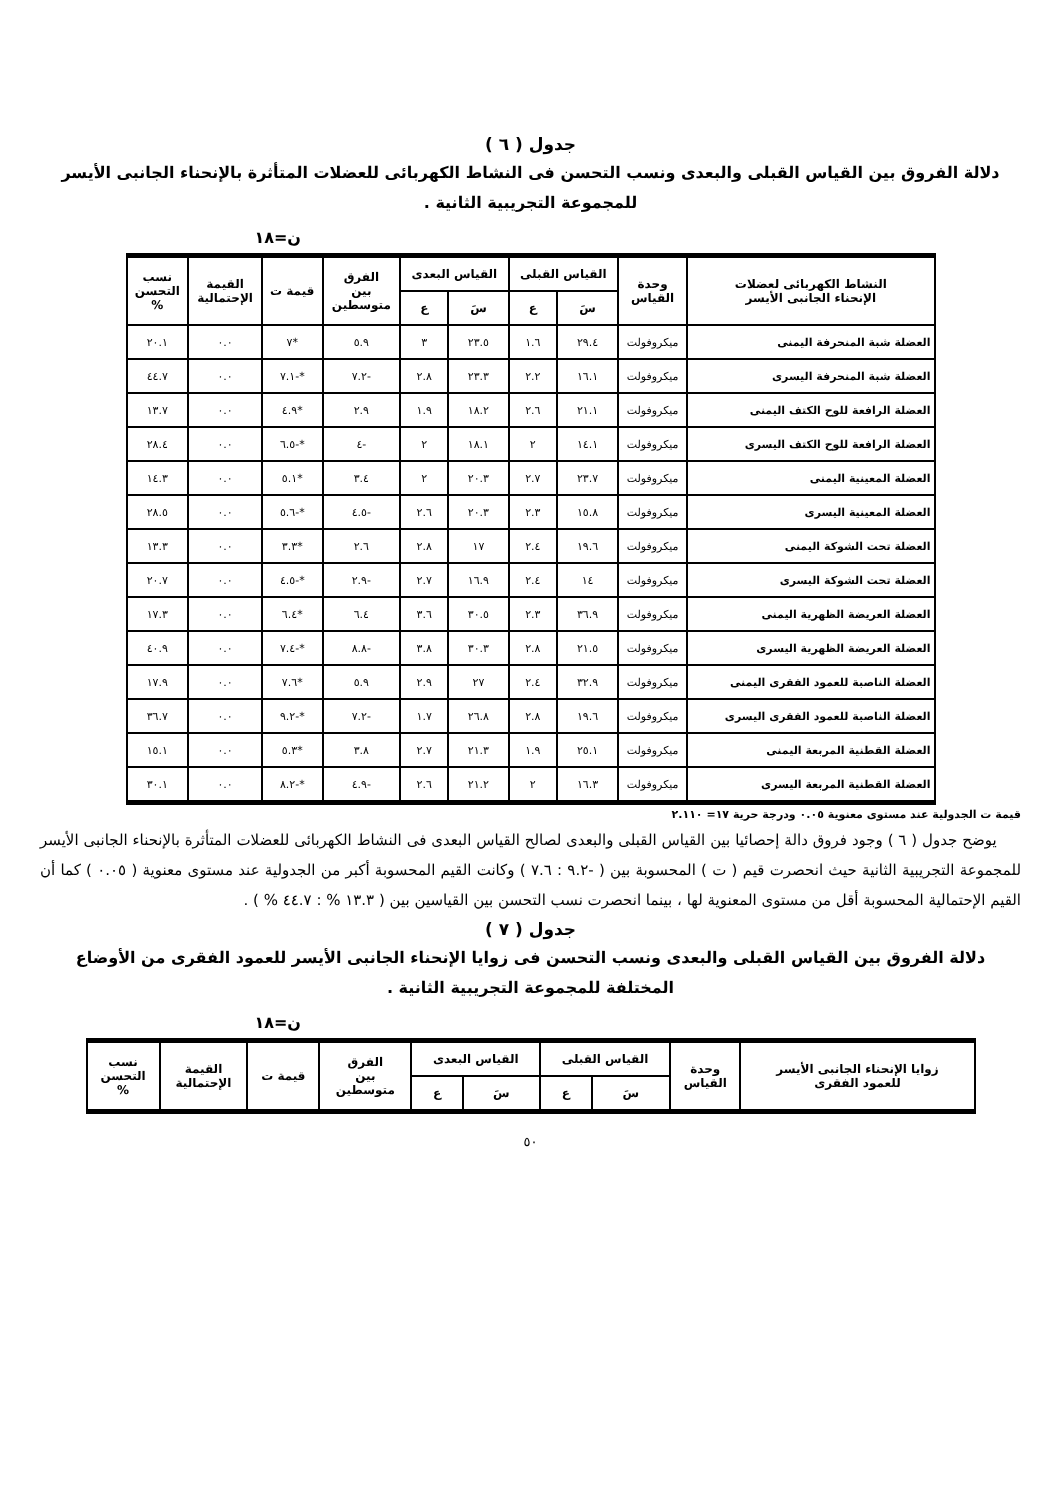جدول ( ٦ )
دلالة الفروق بين القياس القبلى والبعدى ونسب التحسن فى النشاط الكهربائى للعضلات المتأثرة بالإنحناء الجانبى الأيسر للمجموعة التجريبية الثانية .
ن=١٨
| النشاط الكهربائى لعضلات الإنحناء الجانبى الأيسر | وحدة القياس | القياس القبلى | | القياس البعدى | | الفرق بين متوسطين | قيمة ت | القيمة الإحتمالية | نسب التحسن % |
| --- | --- | --- | --- | --- | --- | --- | --- | --- | --- |
| | | سَ | ع | سَ | ع | | | | |
| العضلة شبة المنحرفة اليمنى | ميكروفولت | ٢٩.٤ | ١.٦ | ٢٣.٥ | ٣ | ٥.٩ | *٧ | ٠.٠ | ٢٠.١ |
| العضلة شبة المنحرفة اليسرى | ميكروفولت | ١٦.١ | ٢.٢ | ٢٣.٣ | ٢.٨ | -٧.٢ | *-٧.١ | ٠.٠ | ٤٤.٧ |
| العضلة الرافعة للوح الكتف اليمنى | ميكروفولت | ٢١.١ | ٢.٦ | ١٨.٢ | ١.٩ | ٢.٩ | *٤.٩ | ٠.٠ | ١٣.٧ |
| العضلة الرافعة للوح الكتف اليسرى | ميكروفولت | ١٤.١ | ٢ | ١٨.١ | ٢ | -٤ | *-٦.٥ | ٠.٠ | ٢٨.٤ |
| العضلة المعينية اليمنى | ميكروفولت | ٢٣.٧ | ٢.٧ | ٢٠.٣ | ٢ | ٣.٤ | *٥.١ | ٠.٠ | ١٤.٣ |
| العضلة المعينية اليسرى | ميكروفولت | ١٥.٨ | ٢.٣ | ٢٠.٣ | ٢.٦ | -٤.٥ | *-٥.٦ | ٠.٠ | ٢٨.٥ |
| العضلة تحت الشوكة اليمنى | ميكروفولت | ١٩.٦ | ٢.٤ | ١٧ | ٢.٨ | ٢.٦ | *٣.٣ | ٠.٠ | ١٣.٣ |
| العضلة تحت الشوكة اليسرى | ميكروفولت | ١٤ | ٢.٤ | ١٦.٩ | ٢.٧ | -٢.٩ | *-٤.٥ | ٠.٠ | ٢٠.٧ |
| العضلة العريضة الظهرية اليمنى | ميكروفولت | ٣٦.٩ | ٢.٣ | ٣٠.٥ | ٣.٦ | ٦.٤ | *٦.٤ | ٠.٠ | ١٧.٣ |
| العضلة العريضة الظهرية اليسرى | ميكروفولت | ٢١.٥ | ٢.٨ | ٣٠.٣ | ٣.٨ | -٨.٨ | *-٧.٤ | ٠.٠ | ٤٠.٩ |
| العضلة الناصبة للعمود الفقرى اليمنى | ميكروفولت | ٣٢.٩ | ٢.٤ | ٢٧ | ٢.٩ | ٥.٩ | *٧.٦ | ٠.٠ | ١٧.٩ |
| العضلة الناصبة للعمود الفقرى اليسرى | ميكروفولت | ١٩.٦ | ٢.٨ | ٢٦.٨ | ١.٧ | -٧.٢ | *-٩.٢ | ٠.٠ | ٣٦.٧ |
| العضلة القطنية المربعة اليمنى | ميكروفولت | ٢٥.١ | ١.٩ | ٢١.٣ | ٢.٧ | ٣.٨ | *٥.٣ | ٠.٠ | ١٥.١ |
| العضلة القطنية المربعة اليسرى | ميكروفولت | ١٦.٣ | ٢ | ٢١.٢ | ٢.٦ | -٤.٩ | *-٨.٢ | ٠.٠ | ٣٠.١ |
قيمة ت الجدولية عند مستوى معنوية ٠.٠٥ ودرجة حرية ١٧= ٢.١١٠
يوضح جدول ( ٦ ) وجود فروق دالة إحصائيا بين القياس القبلى والبعدى لصالح القياس البعدى فى النشاط الكهربائى للعضلات المتأثرة بالإنحناء الجانبى الأيسر للمجموعة التجريبية الثانية حيث انحصرت قيم ( ت ) المحسوبة بين ( -٩.٢ : ٧.٦ ) وكانت القيم المحسوبة أكبر من الجدولية عند مستوى معنوية ( ٠.٠٥ ) كما أن القيم الإحتمالية المحسوبة أقل من مستوى المعنوية لها ، بينما انحصرت نسب التحسن بين القياسين بين ( ١٣.٣ % : ٤٤.٧ % ) .
جدول ( ٧ )
دلالة الفروق بين القياس القبلى والبعدى ونسب التحسن فى زوايا الإنحناء الجانبى الأيسر للعمود الفقرى من الأوضاع المختلفة للمجموعة التجريبية الثانية .
ن=١٨
| زوايا الإنحناء الجانبى الأيسر للعمود الفقرى | وحدة القياس | القياس القبلى | | القياس البعدى | | الفرق بين متوسطين | قيمة ت | القيمة الإحتمالية | نسب التحسن % |
| --- | --- | --- | --- | --- | --- | --- | --- | --- | --- |
| | | سَ | ع | سَ | ع | | | | |
٥٠